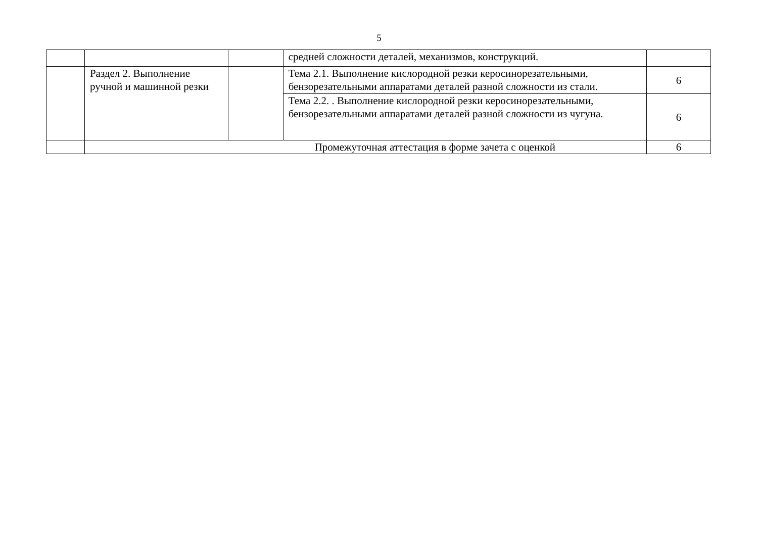5
| | | | средней сложности деталей, механизмов, конструкций. | |
| | Раздел 2. Выполнение ручной и машинной резки | | Тема 2.1. Выполнение кислородной резки керосинорезательными, бензорезательными аппаратами деталей разной сложности из стали. | 6 |
| | | | Тема 2.2. . Выполнение кислородной резки керосинорезательными, бензорезательными аппаратами деталей разной сложности из чугуна. | 6 |
| | Промежуточная аттестация в форме зачета с оценкой | | | 6 |